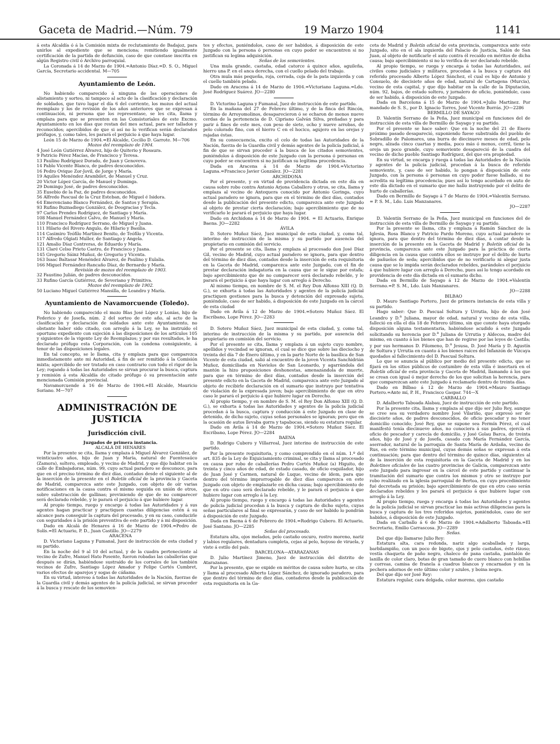Gaceta de Madrid.—Núm. 79 19 Marzo 1904 1141
á esta Alcaldía ó á la Comisión mixta de reclutamiento de Badajoz, para unirlos al expediente que se menciona; remitiendo igualmente certificación de la partida de defunción, caso de que constase inscrita en algún Registro civil ó Archivo parroquial.
La Coronada á 14 de Marzo de 1904.=Antonio Díaz.=D. S. O., Miguel García, Secretario accidental. M—705
Ayuntamiento de León.
No habiendo comparecido á ninguna de las operaciones de alistamiento y sorteo, ni tampoco al acto de la clasificación y declaración de soldados, que tuvo lugar el día 6 del corriente, los mozos del actual reemplazo y los de revisión de los años anteriores que se expresan á continuación, ni persona que los representase, se les cita, llama y emplaza para que se presenten en las Consistoriales de este Excmo. Ayuntamiento en los días que restan del mes actual, para ser tallados y reconocidos; apercibidos de que si así no lo verifican serán declarados prófugos, y, como tales, les parará el perjuicio á que haya lugar.
León 15 de Marzo de 1904.=El Alcalde, Cecilio D. Garrote. M—706
Mozos del reemplazo de 1904.
4 José León Gutiérrez Álvarez, hijo de Quiterio y Rosaura.
9 Patricio Pérez Macías, de Francisco y Teresa.
13 Paulino Rodríguez Dorado, de Juan y Genoveva.
14 Pablo Vicente Blanco, de padres desconocidos.
16 Pedro Ovique Zor-Jovil, de Jorge y María.
19 Aquiles Menéndez Arambilet, de Manuel y Cruz.
20 Víctor López García, de Manuel y Dominga.
29 Domingo José, de padres desconocidos.
35 Eusebio de la Paz, de padres desconocidos.
56 Alfredo Pascual de la Cruz Esteban, de Miguel é Isidora.
64 Emerenciano Blanco Fernández, de Santos y Serapia.
93 Rufino Buznadiego González, de Deogracias y Tecla.
97 Carlos Prendes Rodríguez, de Santiago y María.
108 Manuel Fernández Calvo, de Manuel y María.
110 Francisco Rodríguez Serrano, de Miguel y Juana.
111 Hilario del Rivero Angulo, de Hilario y Basilia.
114 Casimiro Teófilo Martínez Benito, de Teófilo y Vicenta.
117 Alfredo Olgiati Muller, de Santiago y Angela.
121 Amalio Díaz Contreras, de Eduardo y María.
131 Claré Celso Prieto Castro, de Francisco y Juana.
145 Gregorio Sáinz Muñoz, de Gregorio y Vicenta.
163 Isaac Baltasar Menéndez Alvarez, de Paulino y Eulalia.
166 Miguel Fernández-Rancaño Díaz, de Bernardo y María.
Revisión de mozos del reemplazo de 1903.
32 Faustino Julián, de padres desconocidos.
33 Rufino García Gutiérrez, de Severiano y Primitiva.
Mozos del reemplazo de 1902.
50 Luciano Miguel Gutiérrez Mansilla, de Leandro y María.
Ayuntamiento de Navamorcuende (Toledo).
No habiendo comparecido el mozo Blas José López y Lonías, hijo de Federico y de Josefa, núm. 2 del sorteo de este año, al acto de la clasificación y declaración de soldados ante este Ayuntamiento, no obstante haber sido citado, con arreglo á la Ley, se ha instruído el oportuno expediente con sujeción á las disposiciones de los artículos 105 y siguientes de la vigente Ley de Reemplazos; y por sus resultados, le ha declarado prófugo esta Corporación, con la condena consiguiente, á tenor de las disposiciones legales.
En tal concepto, se le llama, cita y emplaza para que comparezca inmediatamente ante mi Autoridad, á fin de ser remitido á la Comisión mixta; apercibido de ser tratado en caso contrario con todo el rigor de la Ley; rogando á todas las Autoridades se sirvan procurar la busca, captura y remisión á esta Alcaldía de citado prófugo ó su presentación ante mencionada Comisión provincial.
Navamorcuende á 16 de Marzo de 1904.=El Alcalde, Mauricio Soriano. M—707
ADMINISTRACIÓN DE JUSTICIA
Jurisdicción civil.
Juzgados de primera instancia.
ALCALÁ DE HENARES
Por la presente se cita, llama y emplaza á Miguel Álvarez González, de veinticuatro años, hijo de Juan y María, natural de Fuentesaúco (Zamora), soltero, empleado, y vecino de Madrid, y que dijo habitar en la calle de Embajadoras, núm. 99, cuyo actual paradero se desconoce, para que en el preciso término de diez días, contados desde el siguiente al de la inserción de la presente en el Boletín oficial de la provincia y Gaceta de Madrid, comparezca ante este Juzgado, con objeto de oír varias notificaciones en la causa contra el mismo seguida en unión de otros, sobre substracción de gallinas; previniendo de que de no comparecer será declarado rebelde, y le parará el perjuicio á que hubiere lugar.
Al propio tiempo, ruego y encargo á todas las Autoridades y á sus agentes hagan practicar y practiquen cuantas diligencias estén á su alcance para conseguir la captura del procesado, y en su caso, conducirle con seguridades á la prisión preventiva de este partido y á mi disposición.
Dado en Alcalá de Henares á 16 de Marzo de 1904.=Pedro de Solís.=El Actuario, P. D., Juan Castillo. JO—2279
ARACENA
D. Victoriano Laguna y Fumanal, Juez de instrucción de esta ciudad y su partido.
En la noche del 9 al 10 del actual, y de la cuadra perteneciente al vecino de Zufre, Manuel Hato Posente, fueron robadas las caballerías que después se dirán, habiéndose sustraído de los corrales de los también vecinos de Zufre, Santiago López Amador y Felipe Cortés Cumbret, varios efectos de aparejos y sogas de cáñamo.
En su virtud, intereso á todas las Autoridades de la Nación, fuerzas de la Guardia civil y demás agentes de la policía judicial, se sirvan proceder á la busca y rescate de los semovien-
tes y efectos, poniéndolos, caso de ser habidos, á disposición de este Juzgado con la persona ó personas en cuyo poder se encuentren si no justifican su legíma adquisición.
Señas de los semovientes.
Una mula grande, castaña, edad catorce á quince años, aguileña, hierro una P. en el anca derecha, con el cuello pelado del trabajo.
Otra mula más pequeña, roja, cerrada, coja de la pata izquierda y con el cuello también pelado.
Dado en Aracena á 14 de Marzo de 1904.=Victoriano Laguna.=Ldo. José Rodríguez Suárez. JO—2280
D. Victorino Laguna y Fumanal, Juez de instrucción de este partido.
En la mañana del 27 de Febrero último, y de la finca del Rincón, término de Arroyomolinos, desaparecieron ó se echaron de menos nueve cerdas de la pertenencia de D. Cipriano Galván Silva, preñadas y para parir á fines de este mes, con peso de siete, ocho y nueve arrobas, de pelo colorado fino, con el hierro C en el hocico, agujero en las orejas y rajadas éstas.
En su consecuencia, excito el celo de todas las Autoridades de la Nación, fuerza de la Guardia civil y demás agentes de la policía judicial, á fin de que se sirvan proceder á la busca de los citados semovientes, poniéndolos á disposición de este Juzgado con la persona ó personas en cuyo poder se encuentren si no justifican su legítima procedencia.
Dada en Aracena á 14 de Marzo de 1904.=Victorino Laguna.=Francisco Javier González. JO—2281
ARCHIDONA
Por el presente, y en virtud de providencia dictada en este día en causa sobre robo contra Antonio Arjona Caballero y otros, se cita, llama y emplaza al vecino de Antequera conocido por Antonio Goringa, cuyo actual paradero se ignora, para que en el término de diez días, contados desde la publicación del presente edicto, comparezca ante este Juzgado al objeto de prestar cierta declaración; bajo apercibimiento que de no verificarlo le parará el perjuicio que haya lugar.
Dado en Archidona á 14 de Marzo de 1904. = El Actuario, Enrique Baena. JO—2282
ÁVILA
D. Sotero Muñoz Sáez, Juez municipal de esta ciudad, y, como tal, interino de instrucción de la misma y su partido por ausencia del propietario en comisión del servicio.
Por el presente se cita, llama y emplaza al procesado don José Díaz Gil, vecino de Madrid, cuyo actual paradero se ignora, para que dentro del término de diez días, contados desde la inserción de esta requisitoria en la Gaceta de Madrid, comparezca ante este Juzgado, con el fin de prestar declaración indagatoria en la causa que se le sigue por estafa; bajo apercibimiento que de no comparecer será declarado rebelde, y le parará el perjuicio á que haya lugar con arreglo á Derecho.
Al mismo tiempo, en nombre de S. M. el Rey Don Alfonso XIII (Q. D. G.), se exhorta á todas las Autoridades y agentes de la policía judicial practiquen gestiones para la busca y detención del expresado sujeto, poniéndole, caso de ser habido, á disposición de este Juzgado en la cárcel de esta ciudad
Dado en Avila á 12 de Marzo de 1904.=Sotero Muñoz Sáez. El Escribano, Lope Pérez. JO—2283
D. Sotero Muñoz Sáez, Juez municipal de esta ciudad, y, como tal, interino de instrucción de la misma y su partido, por ausencia del propietario en comisión del servicio.
Por el presente se cita, llama y emplaza á un sujeto cuyo nombre, apellidos y vecindad se ignoran, el cual se dice que sobre las dieciocho y treinta del día 7 de Enero último, y en la parte Norte de la basílica de San Vicente de esta ciudad, salió al encuentro de la joven Vicenta Sanchidrián Muñoz, domiciliada en Navielos de San Leonardo, y agarrándola del mantón la hizo proposiciones deshonestas, amenazándola de muerte, para que en término de diez días, contados desde la inserción del presente edicto en la Gaceta de Madrid, comparezca ante este Juzgado al objeto de recibirle declaración en el sumario que instruyo por tentativa de violación de la expresada joven; bajo apercibimiento de que en otro caso le parará el perjuicio á que hubiere lugar en Derecho.
Al propio tiempo, y en nombre de S. M. el Rey Don Alfonso XIII (Q. D. G.), se exhorta á todas las Autoridades y agentes de la policía judicial procedan á la busca, captura y conducción á este Juzgado en clase de detenido, de dicho sujeto, cuyas señas personales se ignoran; pero que en la ocasión de autos llevaba gorra y tapabocas, siendo su estatura regular.
Dado en Ávila á 14 de Marzo de 1904.=Sotero Muñoz Sáez. El Escribano, Lope Pérez. JO—2284
BAENA
D. Rodrigo Cubero y Villarreal, Juez interino de instrucción de este partido.
Por la presente requisitoria, y como comprendido en el núm. 1.º del art. 835 de la Ley de Enjuiciamiento criminal, se cita y llama al procesado en causa por robo de caballerías Pedro Cortés Muñoz (a) Higuito, de treinta y cinco años de edad, de estado casado, de oficio esquilador, hijo de Juan José y Carmen, natural de Luque, vecino de ídem, para que dentro del término improrrogable de diez días comparezca en este Juzgado con objeto de emplazarle en dicha causa; bajo apercibimiento de que en otro caso será declarado rebelde, y le parará el perjuicio á que hubiere lugar con arreglo á la Ley.
Al propio tiempo, ruego y encargo á todas las Autoridades y agentes de policía judicial procedan á la busca y captura de dicho sujeto, cuyas señas particulares al final se expresarán, y caso de ser habido lo pondrán á disposición de este Juzgado.
Dada en Baena á 6 de Febrero de 1904.=Rodrigo Cubero. El Actuario, José Santano. JO—2285
Señas del procesado.
Estatura alta, ojos melados, pelo castaño oscuro, rostro moreno, nariz y labios regulares, dentadura completa, cejas al pelo, hoyoso de viruela, y viste á estilo del país.
BARCELONA—ATARAZANAS
D. Julio Martínez Jimeno, Juez de instrucción del distrito de Atarazanas.
Por la presente, que se expide en méritos de causa sobre hurto, se cita y llama al procesado Alberto López Sánchez, de ignorado paradero, para que dentro del término de diez días, contaderos desde la publicación de esta requisitoria en la Ga-
ceta de Madrid y Boletín oficial de esta provincia, comparezca ante este Juzgado, sito en el ala izquierda del Palacio de Justicia, Salón de San Juan, al objeto de notificarle el auto contra él recaído en méritos de dicha causa; bajo apercibimiento si no lo verifica de ser declarado rebelde.
Al propio tiempo, se ruega y encarga á todas las Autoridades, así civiles como judiciales y militares, procedan á la busca y captura del referido procesado Alberto López Sánchez, el cual es hijo de Antonio y Consuelo, de diecisiete años de edad, natural de Cartagena (Murcia), vecino de esta capital, y que dijo habitar en la calle de la Diputación, núm. 92, bajos, de estado soltero, y jornalero de oficio, poniéndole, caso de ser habido, á disposición de este Juzgado.
Dada en Barcelona á 15 de Marzo de 1904.=Julio Martínez. Por mandado de S. S., por D. Ignacio Torres, José Vicente Borrás. JO—2286
BERMILLO DE SAYAGO
D. Valentín Serrano de la Peña, Juez municipal en funciones del de instrucción de esta villa de Bermillo de Sayago y su partido.
Por el presente se hace saber: Que en la noche del 21 de Enero próximo pasado desapareció, suponiendo fuese substraída del pueblo de Sobradillo de Palomares, una burra de diecinueve meses de edad, pelo negro, alzada cinco cuartas y media, poco más ó menos, cerril, tiene la oreja un poco grande, cuyo semoviente desapareció de la cuadra del vecino de dicho pueblo Santiago Rodríguez, del que era propiedad.
En su virtud, se encarga y ruega á todas las Autoridades de la Nación y agentes de la policía judicial, procedan á la busca de referido semoviente, y, caso de ser habido, lo pongan á disposición de este Juzgado, con la persona ó personas en cuyo poder fuese hallado, si no acredita su legítima procedencia; pues así lo tengo acordado en auto de este día dictado en el sumario que me hallo instruyendo por el delito de hurto de caballerías.
Dado en Bermillo de Sayago á 7 de Marzo de 1904.=Valentín Serrano. = P. S. M., Ldo. Luis Manzanares.
JO—2287
D. Valentín Serrano de la Peña, Juez municipal en funciones del de instrucción de esta villa de Bermillo de Sayago y su partido.
Por la presente se llama, cita y emplaza á Ramón Sánchez de la Iglesia, Rosa Blanco y Patricio Pardo Moreno, cuyo actual paradero se ignora, para que dentro del término de diez días, á contar desde la inserción de la presente en la Gaceta de Madrid y Boletín oficial de la provincia, comparezca ante este Juzgado para la práctica de cierta diligencia en la causa que contra ellos se instruye por el delito de hurto de pañuelos de seda; apercibidos que de no verificarlo ni alegar justa causa que se lo impida serán declarados rebeldes, parándoles el perjuicio á que hubiere lugar con arreglo á Derecho, pues así lo tengo acordado en providencia de este día dictada en el sumario dicho.
Dada en Bermillo de Sayago á 12 de Marzo de 1904.=Valentín Serrano.=P. S. M., Ldo. Luis Manzanares.
JO—2288
BILBAO
D. Mauro Santiago Portero, Juez de primera instancia de esta villa y su partido.
Hago saber: Que D. Pascual Soltura y Urrutia, hijo de don José Leandro y D.<sup>a</sup> Juliana, mayor de edad, natural y vecino de esta villa, falleció en ella el día 18 de Febrero último, sin que conste haya otorgado disposición alguna testamentaria, habiéndose acudido á este Juzgado solicitando su herencia por D.<sup>a</sup> Juliana de Urrutia y Aldecoa, madre del mismo, en cuanto á los bienes que han de regirse por las leyes de Castila; y por sus hermanos D. Filomeno, D.<sup>a</sup> Jesusa, D. José María y D. Agustín de Soltura y Urrutia en cuanto á los bienes raíces del Infanzón de Vizcaya quedados al fallecimiento del D. Pascual Soltura.
Lo que se anuncia al público por medio del presente edicto, que se fijará en los sitios públicos de costumbre de esta villa é insertará en el Boletín oficial de esta provincia y Gaceta de Madrid, llamando á los que se crean con igual ó mejor derecho de los que solicitan la herencia, para que comparezcan ante este Juzgado á reclamarlo dentro de treinta días.
Dado en Bilbao á 12 de Marzo de 1904.=Mauro Santiago Portero.=Ante mí, P. H., Francisco Gaspar. 744—X
CARBALLO
D. Adalberto Taboada Alabau, Juez de instrucción de este partido.
Por la presente cita, llama y emplaza al que dijo ser Julio Rey, aunque se cree sea su verdadero nombre José Vilariño, que expresó ser de diecisiete años, de padres desconocidos, de oficio pescador y no tener domicilio conocido; José Rey, que se supone sea Fermín Pérez, el cual manifestó tenía diecinueve años, no conociera á sus padres, ejercía el oficio de pescador y carecía de domicilio, y José Golau Barca, de treinta años, hijo de José y de Josefa, casado con María Fernández García, aserrador, natural de la parroquia de Santa María de Ardaña, vecino de Rus, en este término municipal, cuyas demás señas se expresan á esta continuación; para que dentro del término de quince días, siguientes al de la inserción de esta requisitoria en la Gaceta de Madrid y en los Boletines oficiales de las cuatro provincias de Galicia, comparezcan ante este Juzgado para ingresar en la cárcel de este partido y continuar la tramitación del sumario que contra los mismos y otro se instruye por robo realizado en la iglesia parroquial de Bertoa, en cuyo procedimiento fué decretada su prisión; bajo apercibimiento de que en otro caso serán declarados rebeldes y les parará el perjuicio á que hubiere lugar con arreglo á la Ley.
Al propio tiempo, ruega y encarga á todas las Autoridades y agentes de la policía judicial se sirvan practicar las más activas diligencias para la busca y captura de los tres referidos sujetos, poniéndolos, caso de ser habidos, á disposición de este Juzgado.
Dada en Carballo á 6 de Marzo de 1904.=Adalberto Taboada.=El Secretario, Emilio Carrascosa. JO—2289
Señas.
Del que dijo llamarse Julio Rey:
Estatura alta, cara redonda, nariz algo acaballada y larga, barbilampiño, con un poco de bigote, ojos y pelo castaños, éste rizoso; vestía chaqueta de paño negro, chaleco de pana castaña, pantalón de lanilla de color claro, botas de gran tamaño de cuero blanco con hebillas y correas, camisa de franela á cuadros blancos y encarnados y en la pechera adornos de este último color y azules, y boina negra.
Del que dijo ser José Rey:
Estatura regular, cara delgada, color moreno, ojos castaño